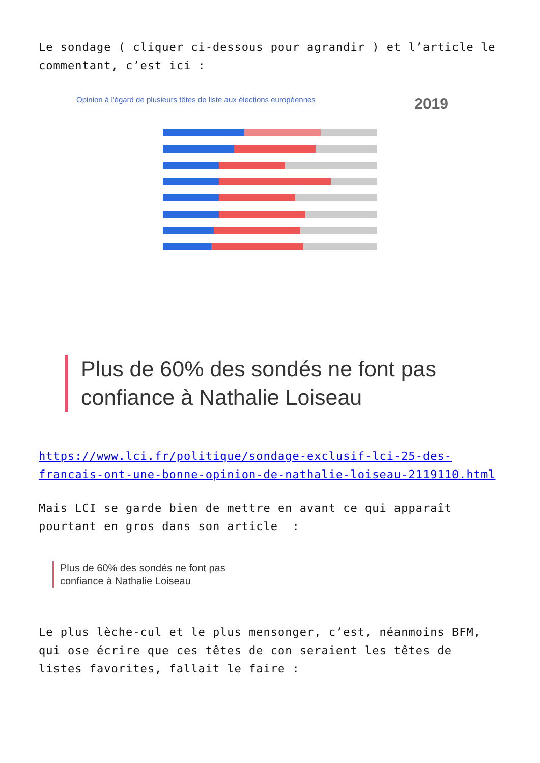Le sondage ( cliquer ci-dessous pour agrandir ) et l’article le commentant, c’est ici :
Opinion à l'égard de plusieurs têtes de liste aux élections européennes 2019
Plus de 60% des sondés ne font pas confiance à Nathalie Loiseau
https://www.lci.fr/politique/sondage-exclusif-lci-25-des-francais-ont-une-bonne-opinion-de-nathalie-loiseau-2119110.html
Mais LCI se garde bien de mettre en avant ce qui apparaît pourtant en gros dans son article :
Plus de 60% des sondés ne font pas
confiance à Nathalie Loiseau
Le plus lèche-cul et le plus mensonger, c’est, néanmoins BFM, qui ose écrire que ces têtes de con seraient les têtes de listes favorites, fallait le faire :